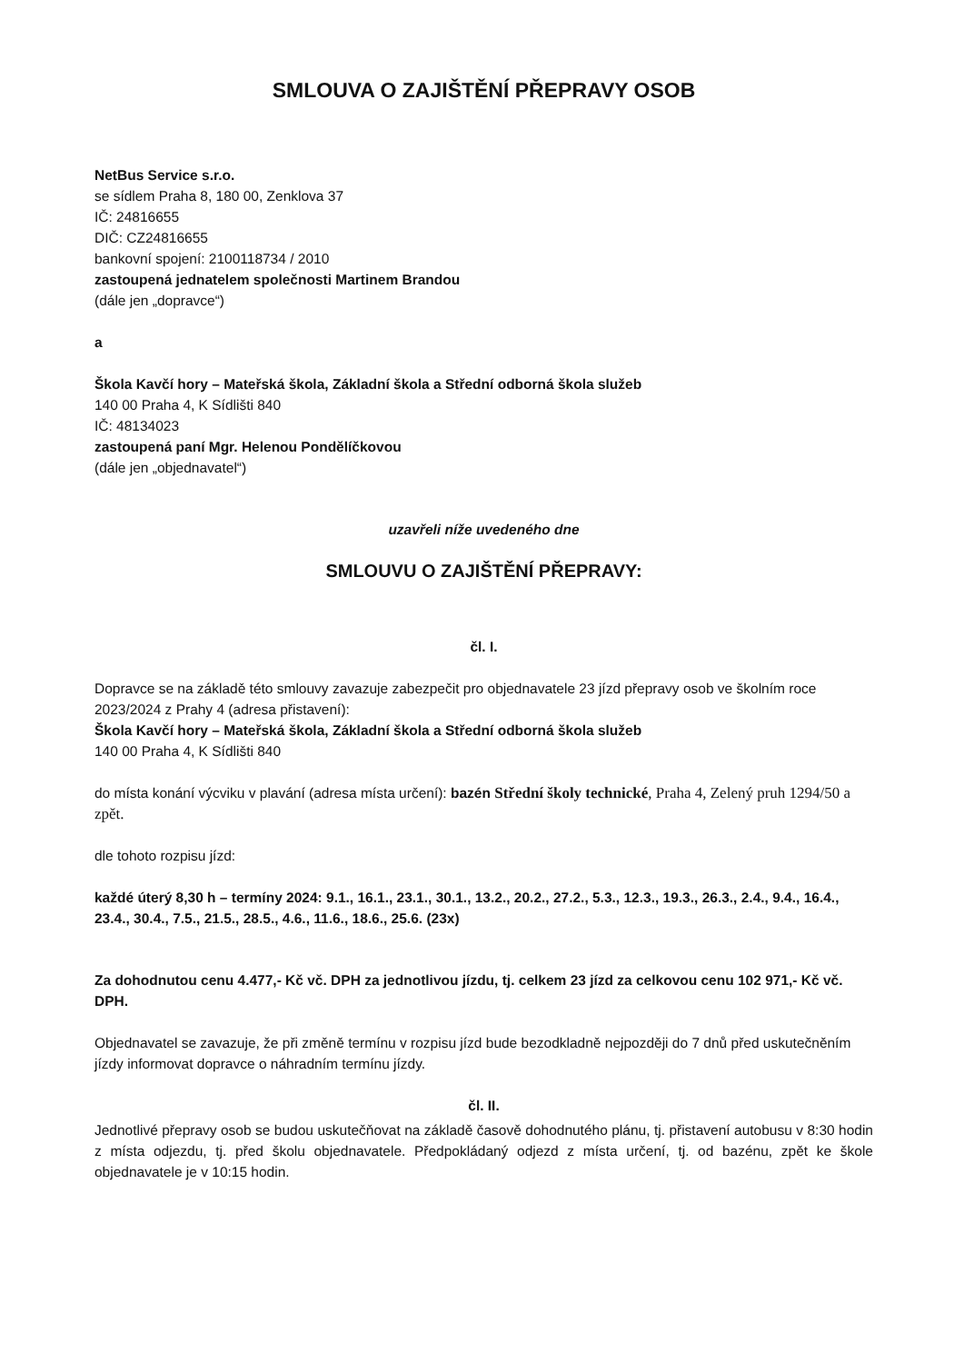SMLOUVA O ZAJIŠTĚNÍ PŘEPRAVY OSOB
NetBus Service s.r.o.
se sídlem Praha 8, 180 00, Zenklova 37
IČ: 24816655
DIČ: CZ24816655
bankovní spojení: 2100118734 / 2010
zastoupená jednatelem společnosti Martinem Brandou
(dále jen „dopravce“)
a
Škola Kavčí hory – Mateřská škola, Základní škola a Střední odborná škola služeb
140 00 Praha 4, K Sídlišti 840
IČ: 48134023
zastoupená paní Mgr. Helenou Pondělíčkovou
(dále jen „objednavatel“)
uzavřeli níže uvedeného dne
SMLOUVU O ZAJIŠTĚNÍ PŘEPRAVY:
čl. I.
Dopravce se na základě této smlouvy zavazuje zabezpečit pro objednavatele 23 jízd přepravy osob ve školním roce 2023/2024 z Prahy 4 (adresa přistavení):
Škola Kavčí hory – Mateřská škola, Základní škola a Střední odborná škola služeb
140 00 Praha 4, K Sídlišti 840
do místa konání výcviku v plavání (adresa místa určení): bazén Střední školy technické, Praha 4, Zelený pruh 1294/50 a zpět.
dle tohoto rozpisu jízd:
každé úterý 8,30 h – termíny 2024: 9.1., 16.1., 23.1., 30.1., 13.2., 20.2., 27.2., 5.3., 12.3., 19.3., 26.3., 2.4., 9.4., 16.4., 23.4., 30.4., 7.5., 21.5., 28.5., 4.6., 11.6., 18.6., 25.6. (23x)
Za dohodnutou cenu 4.477,- Kč vč. DPH za jednotlivou jízdu, tj. celkem 23 jízd za celkovou cenu 102 971,- Kč vč. DPH.
Objednavatel se zavazuje, že při změně termínu v rozpisu jízd bude bezodkladně nejpozději do 7 dnů před uskutečněním jízdy informovat dopravce o náhradním termínu jízdy.
čl. II.
Jednotlivé přepravy osob se budou uskutečňovat na základě časově dohodnutého plánu, tj. přistavení autobusu v 8:30 hodin z místa odjezdu, tj. před školu objednavatele. Předpokládaný odjezd z místa určení, tj. od bazénu, zpět ke škole objednavatele je v 10:15 hodin.